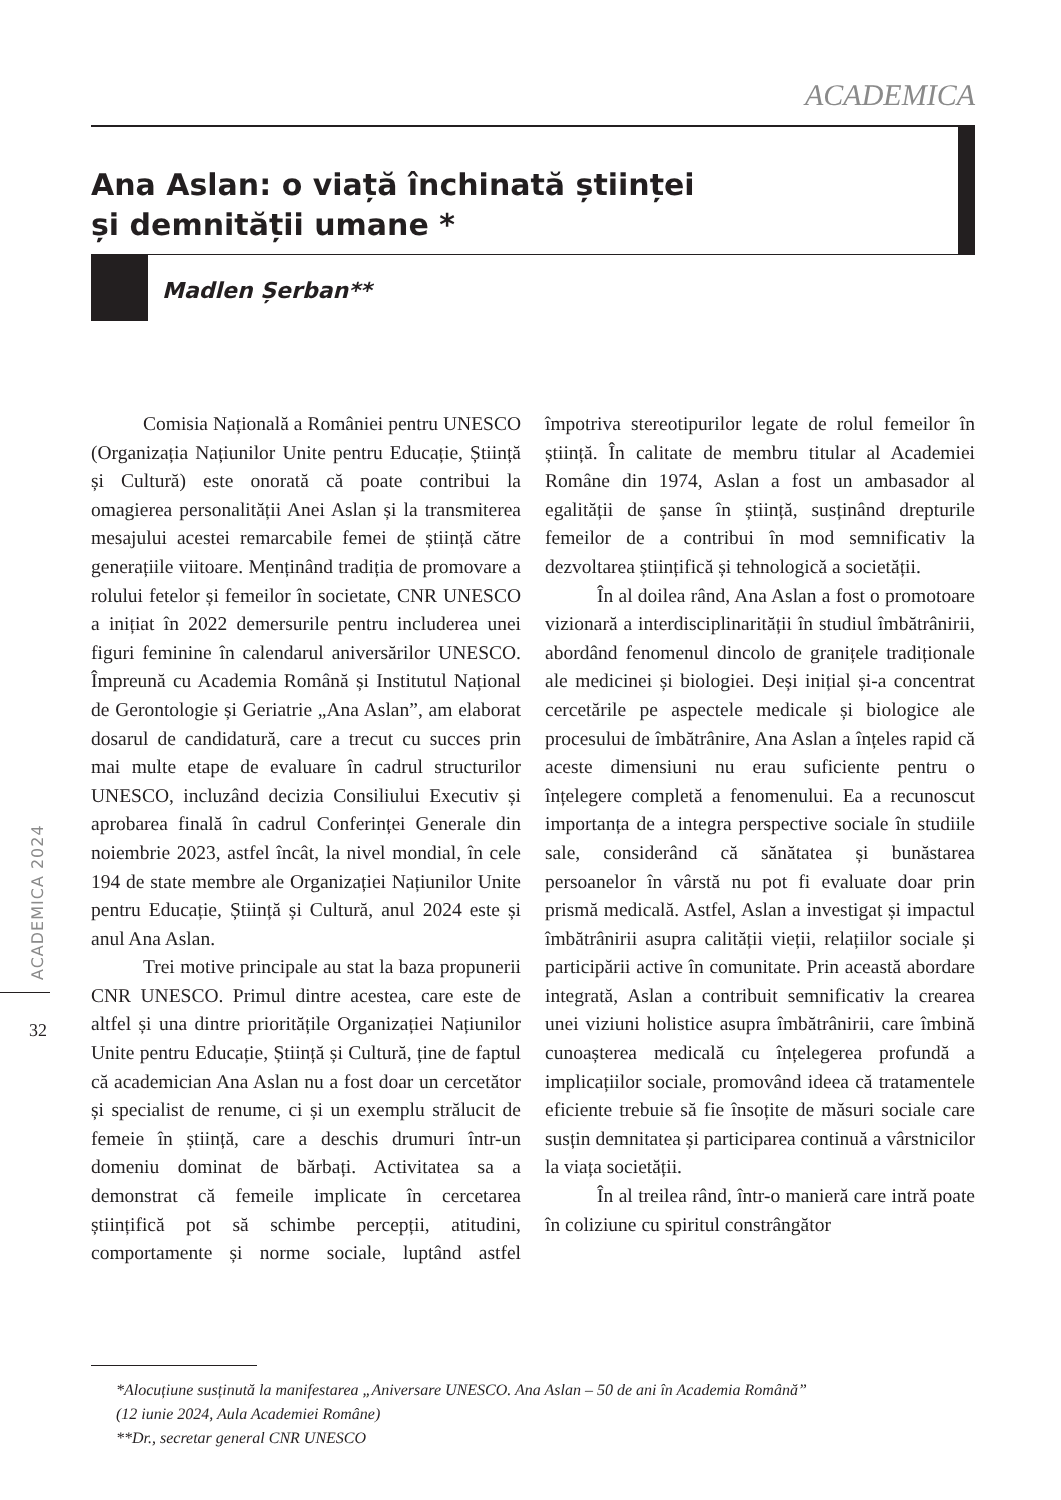ACADEMICA
Ana Aslan: o viață închinată științei
și demnității umane *
Madlen Șerban**
ACADEMICA 2024
32
Comisia Națională a României pentru UNESCO (Organizația Națiunilor Unite pentru Educație, Știință și Cultură) este onorată că poate contribui la omagierea personalității Anei Aslan și la transmiterea mesajului acestei remarcabile femei de știință către generațiile viitoare. Menținând tradiția de promovare a rolului fetelor și femeilor în societate, CNR UNESCO a inițiat în 2022 demersurile pentru includerea unei figuri feminine în calendarul aniversărilor UNESCO. Împreună cu Academia Română și Institutul Național de Gerontologie și Geriatrie „Ana Aslan”, am elaborat dosarul de candidatură, care a trecut cu succes prin mai multe etape de evaluare în cadrul structurilor UNESCO, incluzând decizia Consiliului Executiv și aprobarea finală în cadrul Conferinței Generale din noiembrie 2023, astfel încât, la nivel mondial, în cele 194 de state membre ale Organizației Națiunilor Unite pentru Educație, Știință și Cultură, anul 2024 este și anul Ana Aslan.
Trei motive principale au stat la baza propunerii CNR UNESCO. Primul dintre acestea, care este de altfel și una dintre prioritățile Organizației Națiunilor Unite pentru Educație, Știință și Cultură, ține de faptul că academician Ana Aslan nu a fost doar un cercetător și specialist de renume, ci și un exemplu strălucit de femeie în știință, care a deschis drumuri într-un domeniu dominat de bărbați. Activitatea sa a demonstrat că femeile implicate în cercetarea științifică pot să schimbe percepții, atitudini, comportamente și norme sociale, luptând astfel împotriva stereotipurilor legate de rolul femeilor în știință. În calitate de membru titular al Academiei Române din 1974, Aslan a fost un ambasador al egalității de șanse în știință, susținând drepturile femeilor de a contribui în mod semnificativ la dezvoltarea științifică și tehnologică a societății.
În al doilea rând, Ana Aslan a fost o promotoare vizionară a interdisciplinarității în studiul îmbătrânirii, abordând fenomenul dincolo de granițele tradiționale ale medicinei și biologiei. Deși inițial și-a concentrat cercetările pe aspectele medicale și biologice ale procesului de îmbătrânire, Ana Aslan a înțeles rapid că aceste dimensiuni nu erau suficiente pentru o înțelegere completă a fenomenului. Ea a recunoscut importanța de a integra perspective sociale în studiile sale, considerând că sănătatea și bunăstarea persoanelor în vârstă nu pot fi evaluate doar prin prismă medicală. Astfel, Aslan a investigat și impactul îmbătrânirii asupra calității vieții, relațiilor sociale și participării active în comunitate. Prin această abordare integrată, Aslan a contribuit semnificativ la crearea unei viziuni holistice asupra îmbătrânirii, care îmbină cunoașterea medicală cu înțelegerea profundă a implicațiilor sociale, promovând ideea că tratamentele eficiente trebuie să fie însoțite de măsuri sociale care susțin demnitatea și participarea continuă a vârstnicilor la viața societății.
În al treilea rând, într-o manieră care intră poate în coliziune cu spiritul constrângător
*Alocuțiune susținută la manifestarea „Aniversare UNESCO. Ana Aslan – 50 de ani în Academia Română”
(12 iunie 2024, Aula Academiei Române)
**Dr., secretar general CNR UNESCO